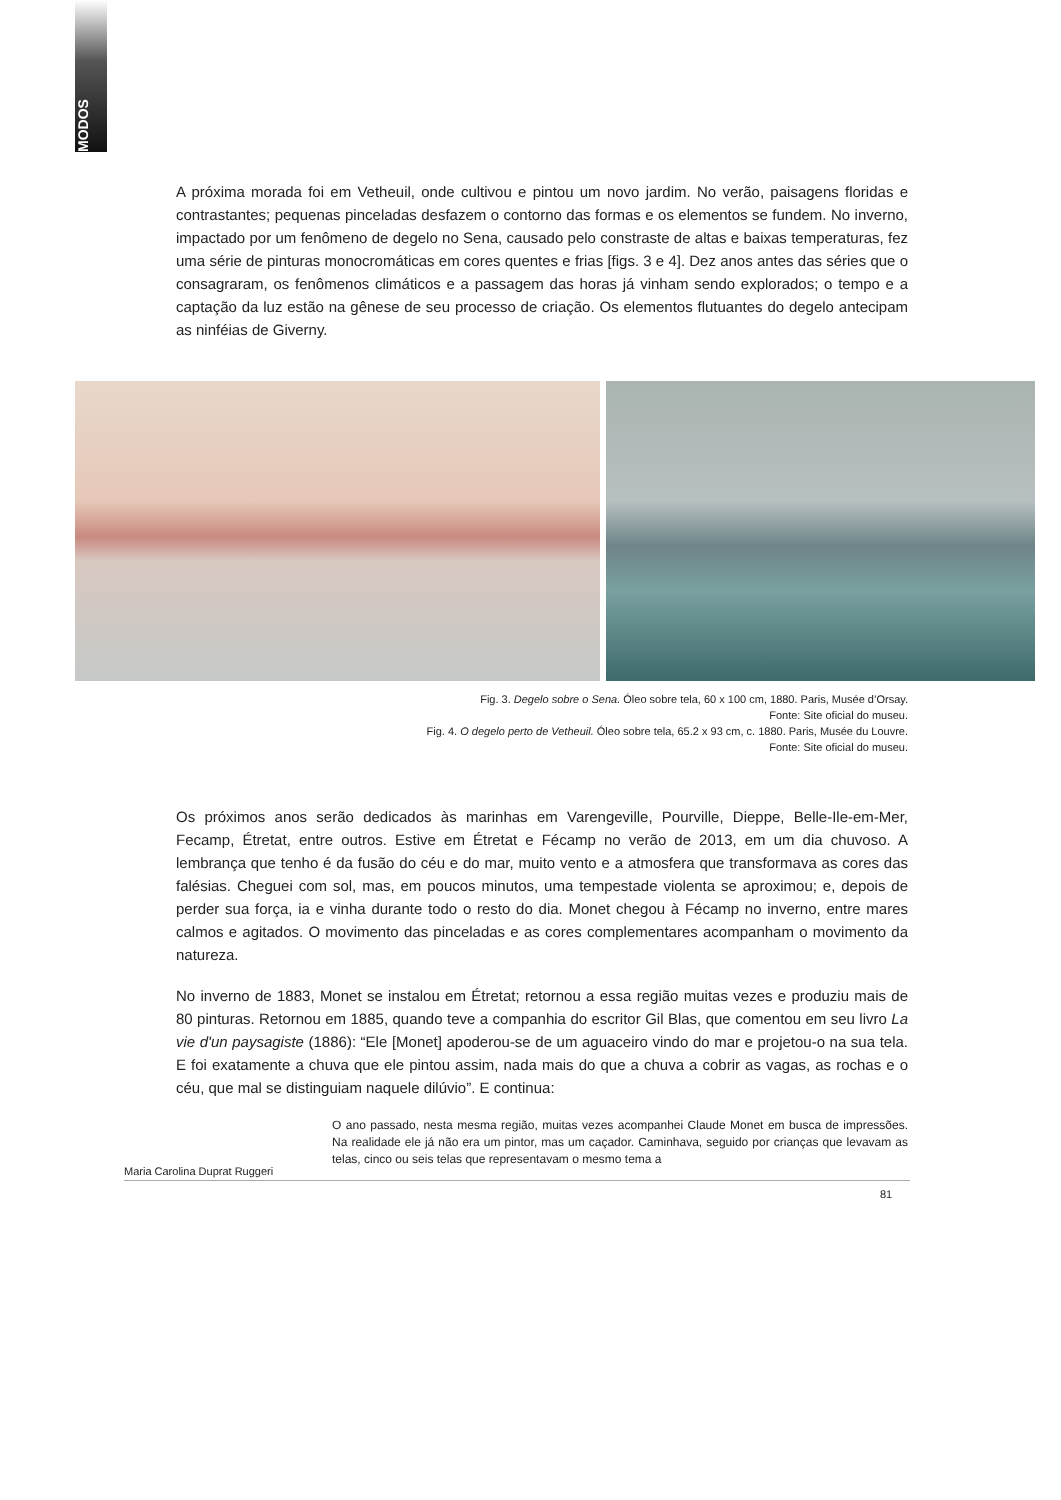MODOS
A próxima morada foi em Vetheuil, onde cultivou e pintou um novo jardim. No verão, paisagens floridas e contrastantes; pequenas pinceladas desfazem o contorno das formas e os elementos se fundem. No inverno, impactado por um fenômeno de degelo no Sena, causado pelo constraste de altas e baixas temperaturas, fez uma série de pinturas monocromáticas em cores quentes e frias [figs. 3 e 4]. Dez anos antes das séries que o consagraram, os fenômenos climáticos e a passagem das horas já vinham sendo explorados; o tempo e a captação da luz estão na gênese de seu processo de criação. Os elementos flutuantes do degelo antecipam as ninféias de Giverny.
Fig. 3. Degelo sobre o Sena. Óleo sobre tela, 60 x 100 cm, 1880. Paris, Musée d’Orsay.
Fonte: Site oficial do museu.
Fig. 4. O degelo perto de Vetheuil. Óleo sobre tela, 65.2 x 93 cm, c. 1880. Paris, Musée du Louvre.
Fonte: Site oficial do museu.
Os próximos anos serão dedicados às marinhas em Varengeville, Pourville, Dieppe, Belle-Ile-em-Mer, Fecamp, Étretat, entre outros. Estive em Étretat e Fécamp no verão de 2013, em um dia chuvoso. A lembrança que tenho é da fusão do céu e do mar, muito vento e a atmosfera que transformava as cores das falésias. Cheguei com sol, mas, em poucos minutos, uma tempestade violenta se aproximou; e, depois de perder sua força, ia e vinha durante todo o resto do dia. Monet chegou à Fécamp no inverno, entre mares calmos e agitados. O movimento das pinceladas e as cores complementares acompanham o movimento da natureza.
No inverno de 1883, Monet se instalou em Étretat; retornou a essa região muitas vezes e produziu mais de 80 pinturas. Retornou em 1885, quando teve a companhia do escritor Gil Blas, que comentou em seu livro La vie d'un paysagiste (1886): “Ele [Monet] apoderou-se de um aguaceiro vindo do mar e projetou-o na sua tela. E foi exatamente a chuva que ele pintou assim, nada mais do que a chuva a cobrir as vagas, as rochas e o céu, que mal se distinguiam naquele dilúvio”. E continua:
O ano passado, nesta mesma região, muitas vezes acompanhei Claude Monet em busca de impressões. Na realidade ele já não era um pintor, mas um caçador. Caminhava, seguido por crianças que levavam as telas, cinco ou seis telas que representavam o mesmo tema a
Maria Carolina Duprat Ruggeri
81